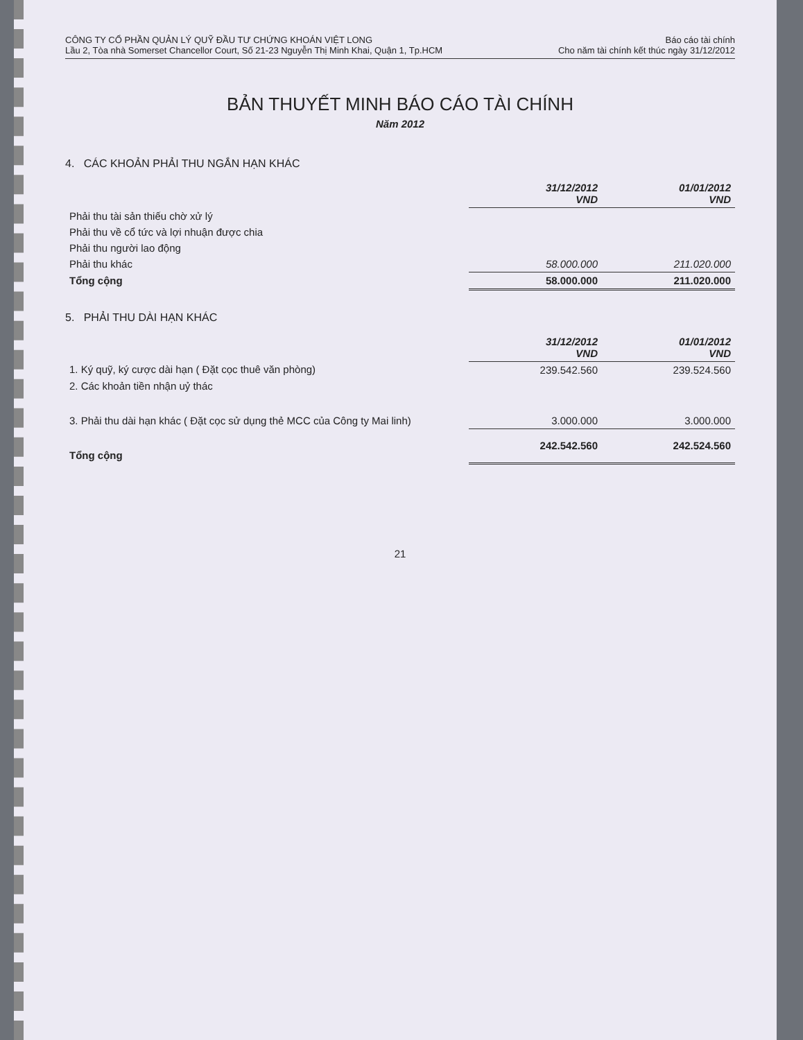CÔNG TY CỔ PHẦN QUẢN LÝ QUỸ ĐẦU TƯ CHỨNG KHOÁN VIỆT LONG
Lầu 2, Tòa nhà Somerset Chancellor Court, Số 21-23 Nguyễn Thị Minh Khai, Quận 1, Tp.HCM
Báo cáo tài chính
Cho năm tài chính kết thúc ngày 31/12/2012
BẢN THUYẾT MINH BÁO CÁO TÀI CHÍNH
Năm 2012
4. CÁC KHOẢN PHẢI THU NGẮN HẠN KHÁC
| | 31/12/2012 VND | 01/01/2012 VND |
| Phải thu tài sản thiếu chờ xử lý | | |
| Phải thu về cổ tức và lợi nhuận được chia | | |
| Phải thu người lao động | | |
| Phải thu khác | 58.000.000 | 211.020.000 |
| Tổng cộng | 58.000.000 | 211.020.000 |
5. PHẢI THU DÀI HẠN KHÁC
| | 31/12/2012 VND | 01/01/2012 VND |
| 1. Ký quỹ, ký cược dài hạn ( Đặt cọc thuê văn phòng) | 239.542.560 | 239.524.560 |
| 2. Các khoản tiền nhận uỷ thác | | |
| 3. Phải thu dài hạn khác ( Đặt cọc sử dụng thẻ MCC của Công ty Mai linh) | 3.000.000 | 3.000.000 |
| Tổng cộng | 242.542.560 | 242.524.560 |
21